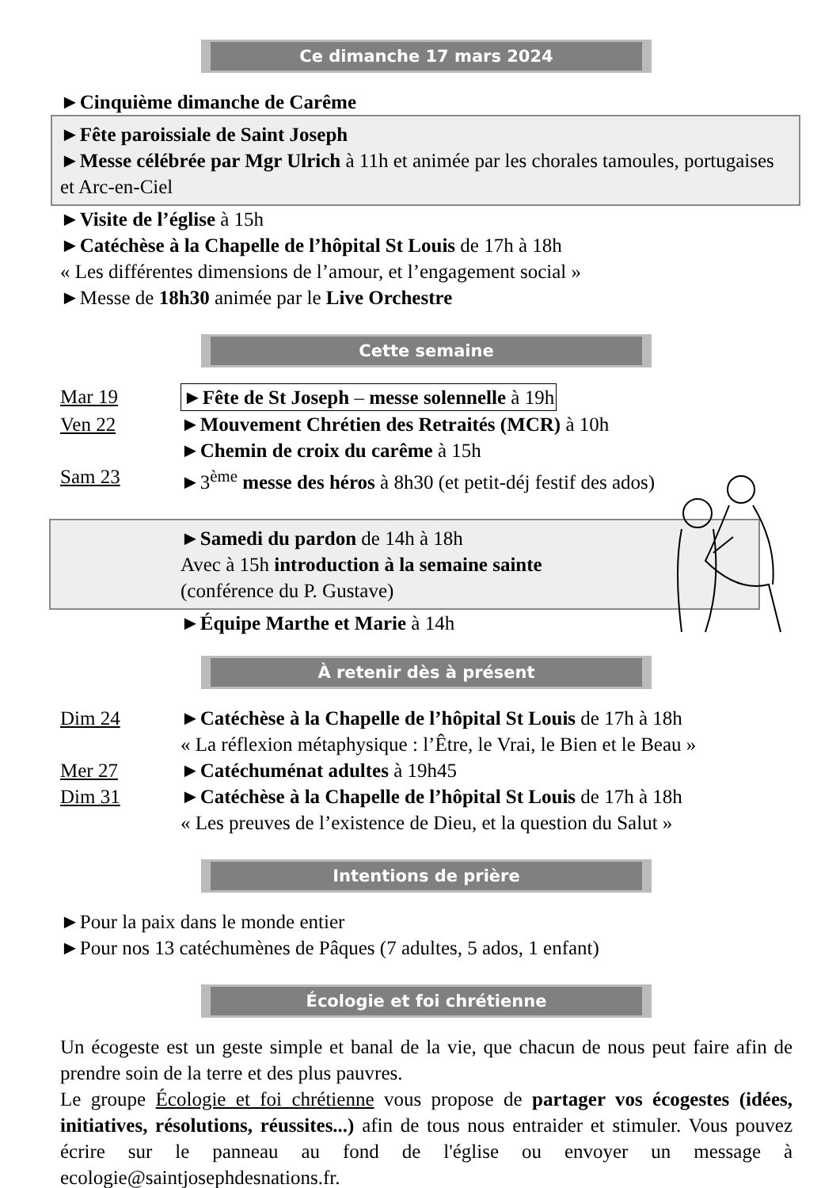Ce dimanche 17 mars 2024
►Cinquième dimanche de Carême
►Fête paroissiale de Saint Joseph
►Messe célébrée par Mgr Ulrich à 11h et animée par les chorales tamoules, portugaises et Arc-en-Ciel
►Visite de l’église à 15h
►Catéchèse à la Chapelle de l’hôpital St Louis de 17h à 18h
« Les différentes dimensions de l’amour, et l’engagement social »
►Messe de 18h30 animée par le Live Orchestre
Cette semaine
Mar 19 ►Fête de St Joseph – messe solennelle à 19h
Ven 22 ►Mouvement Chrétien des Retraités (MCR) à 10h
►Chemin de croix du carême à 15h
Sam 23 ►3<sup>ème</sup> messe des héros à 8h30 (et petit-déj festif des ados)
►Samedi du pardon de 14h à 18h
Avec à 15h introduction à la semaine sainte
(conférence du P. Gustave)
►Équipe Marthe et Marie à 14h
À retenir dès à présent
Dim 24 ►Catéchèse à la Chapelle de l’hôpital St Louis de 17h à 18h
« La réflexion métaphysique : l’Être, le Vrai, le Bien et le Beau »
Mer 27 ►Catéchuménat adultes à 19h45
Dim 31 ►Catéchèse à la Chapelle de l’hôpital St Louis de 17h à 18h
« Les preuves de l’existence de Dieu, et la question du Salut »
Intentions de prière
►Pour la paix dans le monde entier
►Pour nos 13 catéchumènes de Pâques (7 adultes, 5 ados, 1 enfant)
Écologie et foi chrétienne
Un écogeste est un geste simple et banal de la vie, que chacun de nous peut faire afin de prendre soin de la terre et des plus pauvres.
Le groupe Écologie et foi chrétienne vous propose de partager vos écogestes (idées, initiatives, résolutions, réussites...) afin de tous nous entraider et stimuler. Vous pouvez écrire sur le panneau au fond de l'église ou envoyer un message à ecologie@saintjosephdesnations.fr.